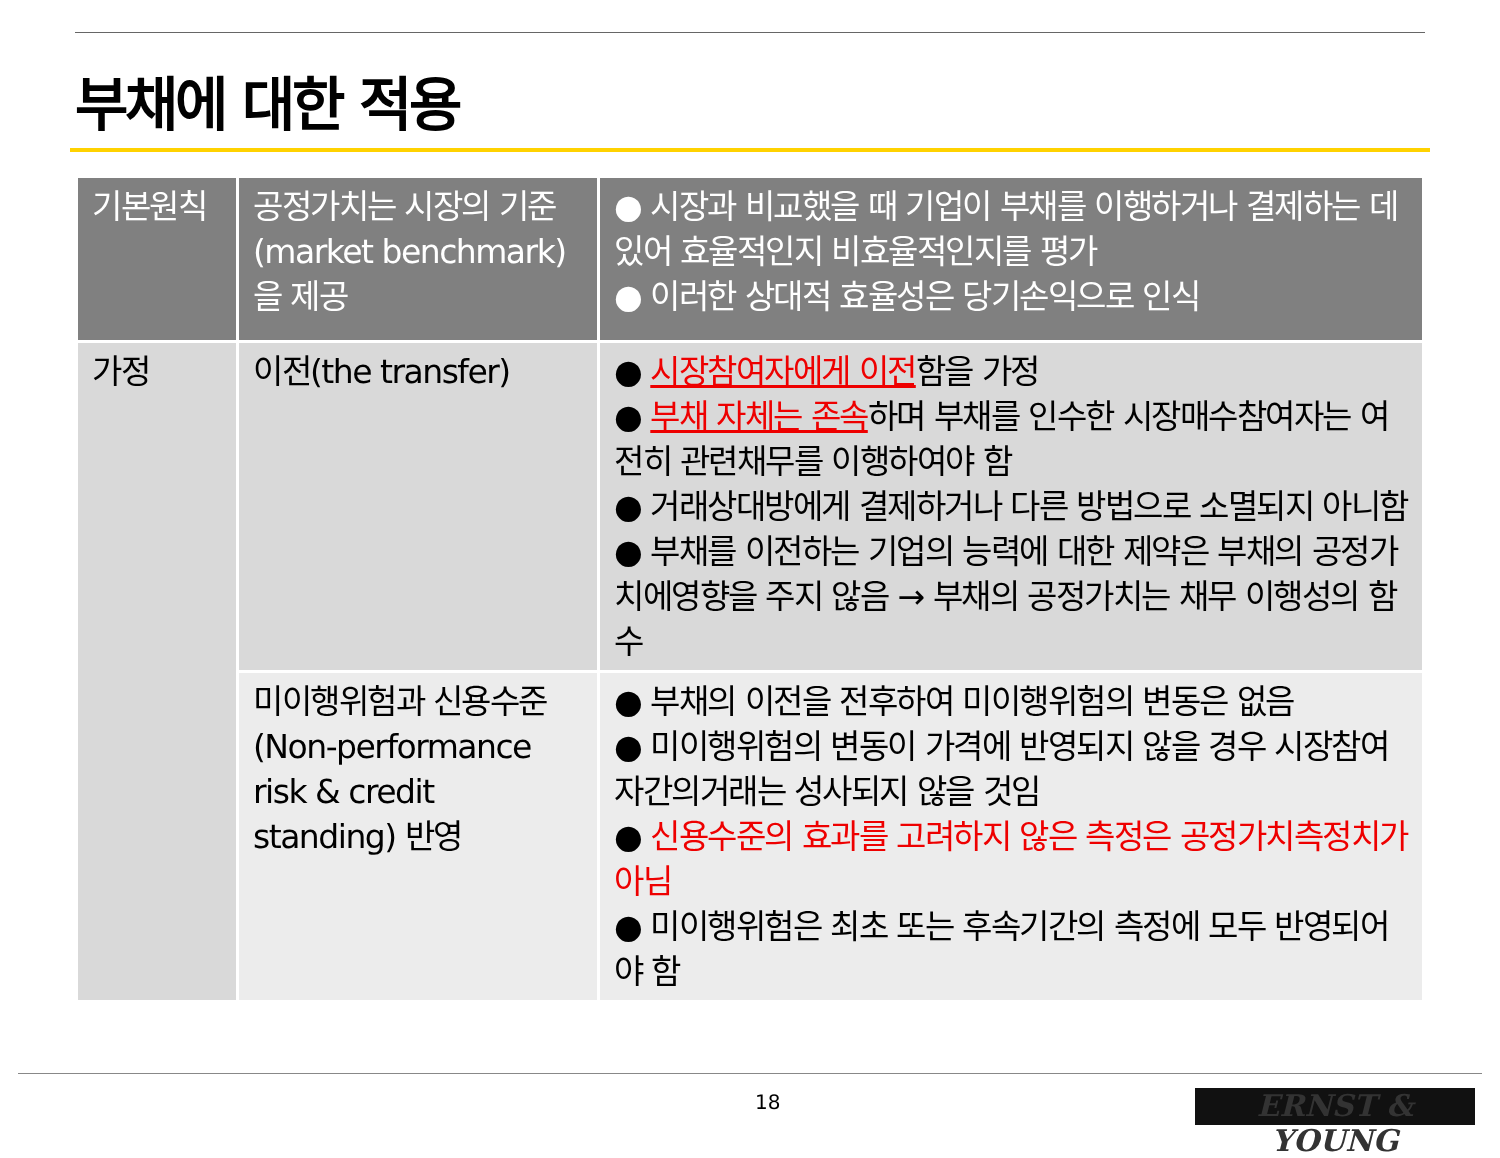부채에 대한 적용
| 기본원칙 | 공정가치는 시장의 기준 (market benchmark) 을 제공 | ● 시장과 비교했을 때 기업이 부채를 이행하거나 결제하는 데 있어 효율적인지 비효율적인지를 평가 ● 이러한 상대적 효율성은 당기손익으로 인식 |
| --- | --- | --- |
| 가정 | 이전(the transfer) | ● 시장참여자에게 이전 함을 가정 ● 부채 자체는 존속 하며 부채를 인수한 시장매수참여자는 여전히 관련채무를 이행하여야 함 ● 거래상대방에게 결제하거나 다른 방법으로 소멸되지 아니함 ● 부채를 이전하는 기업의 능력에 대한 제약은 부채의 공정가치에영향을 주지 않음 → 부채의 공정가치는 채무 이행성의 함수 |
| | 미이행위험과 신용수준 (Non-performance risk & credit standing) 반영 | ● 부채의 이전을 전후하여 미이행위험의 변동은 없음 ● 미이행위험의 변동이 가격에 반영되지 않을 경우 시장참여자간의거래는 성사되지 않을 것임 ● 신용수준의 효과를 고려하지 않은 측정은 공정가치측정치가 아님 ● 미이행위험은 최초 또는 후속기간의 측정에 모두 반영되어야 함 |
18 ERNST & YOUNG